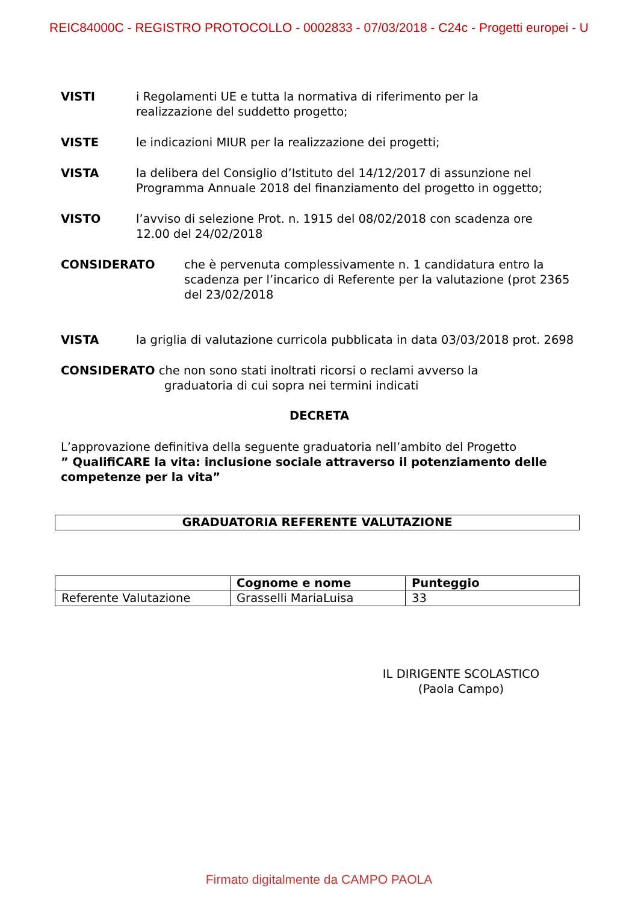REIC84000C - REGISTRO PROTOCOLLO - 0002833 - 07/03/2018 - C24c - Progetti europei - U
VISTI i Regolamenti UE e tutta la normativa di riferimento per la
realizzazione del suddetto progetto;
VISTE le indicazioni MIUR per la realizzazione dei progetti;
VISTA la delibera del Consiglio d’Istituto del 14/12/2017 di assunzione nel
Programma Annuale 2018 del finanziamento del progetto in oggetto;
VISTO l’avviso di selezione Prot. n. 1915 del 08/02/2018 con scadenza ore
12.00 del 24/02/2018
CONSIDERATO che è pervenuta complessivamente n. 1 candidatura entro la scadenza per l’incarico di Referente per la valutazione (prot 2365 del 23/02/2018
VISTA la griglia di valutazione curricola pubblicata in data 03/03/2018 prot. 2698
CONSIDERATO che non sono stati inoltrati ricorsi o reclami avverso la
graduatoria di cui sopra nei termini indicati
DECRETA
L’approvazione definitiva della seguente graduatoria nell’ambito del Progetto
” QualifiCARE la vita: inclusione sociale attraverso il potenziamento delle competenze per la vita”
| GRADUATORIA REFERENTE VALUTAZIONE |
| --- |
| | Cognome e nome | Punteggio |
| --- | --- | --- |
| Referente Valutazione | Grasselli MariaLuisa | 33 |
IL DIRIGENTE SCOLASTICO
(Paola Campo)
Firmato digitalmente da CAMPO PAOLA